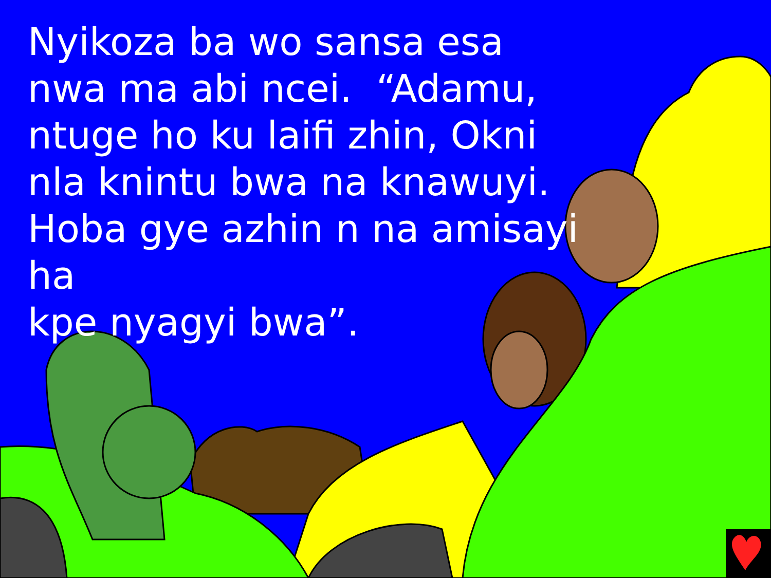Nyikoza ba wo sansa esa nwa ma abi ncei. “Adamu, ntuge ho ku laifi zhin, Okni nla knintu bwa na knawuyi. Hoba gye azhin n na amisayi ha
kpe nyagyi bwa”.